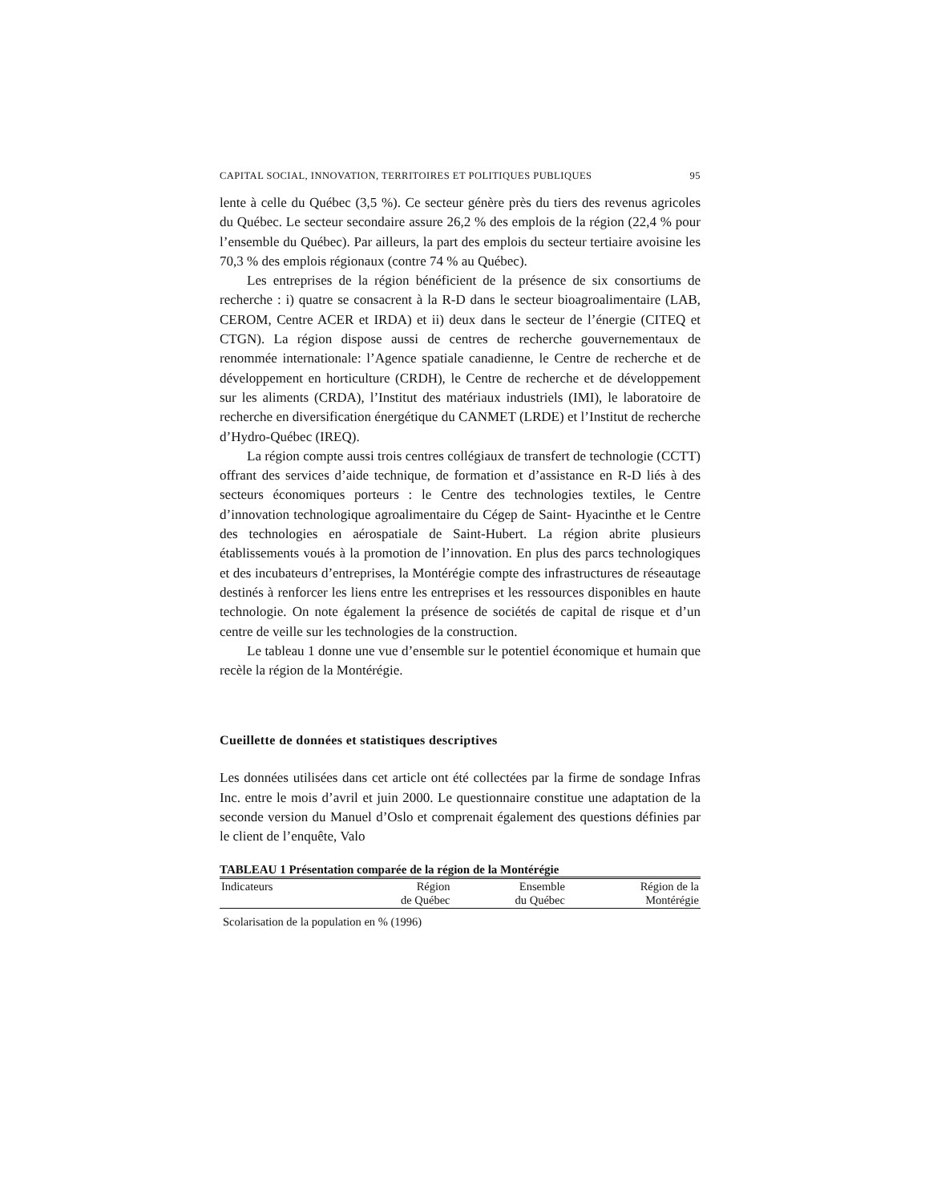CAPITAL SOCIAL, INNOVATION, TERRITOIRES ET POLITIQUES PUBLIQUES 95
lente à celle du Québec (3,5 %). Ce secteur génère près du tiers des revenus agricoles du Québec. Le secteur secondaire assure 26,2 % des emplois de la région (22,4 % pour l’ensemble du Québec). Par ailleurs, la part des emplois du secteur tertiaire avoisine les 70,3 % des emplois régionaux (contre 74 % au Québec).
Les entreprises de la région bénéficient de la présence de six consortiums de recherche : i) quatre se consacrent à la R-D dans le secteur bioagroalimentaire (LAB, CEROM, Centre ACER et IRDA) et ii) deux dans le secteur de l’énergie (CITEQ et CTGN). La région dispose aussi de centres de recherche gouvernementaux de renommée internationale: l’Agence spatiale canadienne, le Centre de recherche et de développement en horticulture (CRDH), le Centre de recherche et de développement sur les aliments (CRDA), l’Institut des matériaux industriels (IMI), le laboratoire de recherche en diversification énergétique du CANMET (LRDE) et l’Institut de recherche d’Hydro-Québec (IREQ).
La région compte aussi trois centres collégiaux de transfert de technologie (CCTT) offrant des services d’aide technique, de formation et d’assistance en R-D liés à des secteurs économiques porteurs : le Centre des technologies textiles, le Centre d’innovation technologique agroalimentaire du Cégep de Saint- Hyacinthe et le Centre des technologies en aérospatiale de Saint-Hubert. La région abrite plusieurs établissements voués à la promotion de l’innovation. En plus des parcs technologiques et des incubateurs d’entreprises, la Montérégie compte des infrastructures de réseautage destinés à renforcer les liens entre les entreprises et les ressources disponibles en haute technologie. On note également la présence de sociétés de capital de risque et d’un centre de veille sur les technologies de la construction.
Le tableau 1 donne une vue d’ensemble sur le potentiel économique et humain que recèle la région de la Montérégie.
Cueillette de données et statistiques descriptives
Les données utilisées dans cet article ont été collectées par la firme de sondage Infras Inc. entre le mois d’avril et juin 2000. Le questionnaire constitue une adaptation de la seconde version du Manuel d’Oslo et comprenait également des questions définies par le client de l’enquête, Valo
TABLEAU 1 Présentation comparée de la région de la Montérégie
| Indicateurs | Région de Québec | Ensemble du Québec | Région de la Montérégie |
| --- | --- | --- | --- |
| Scolarisation de la population en % (1996) | | | |